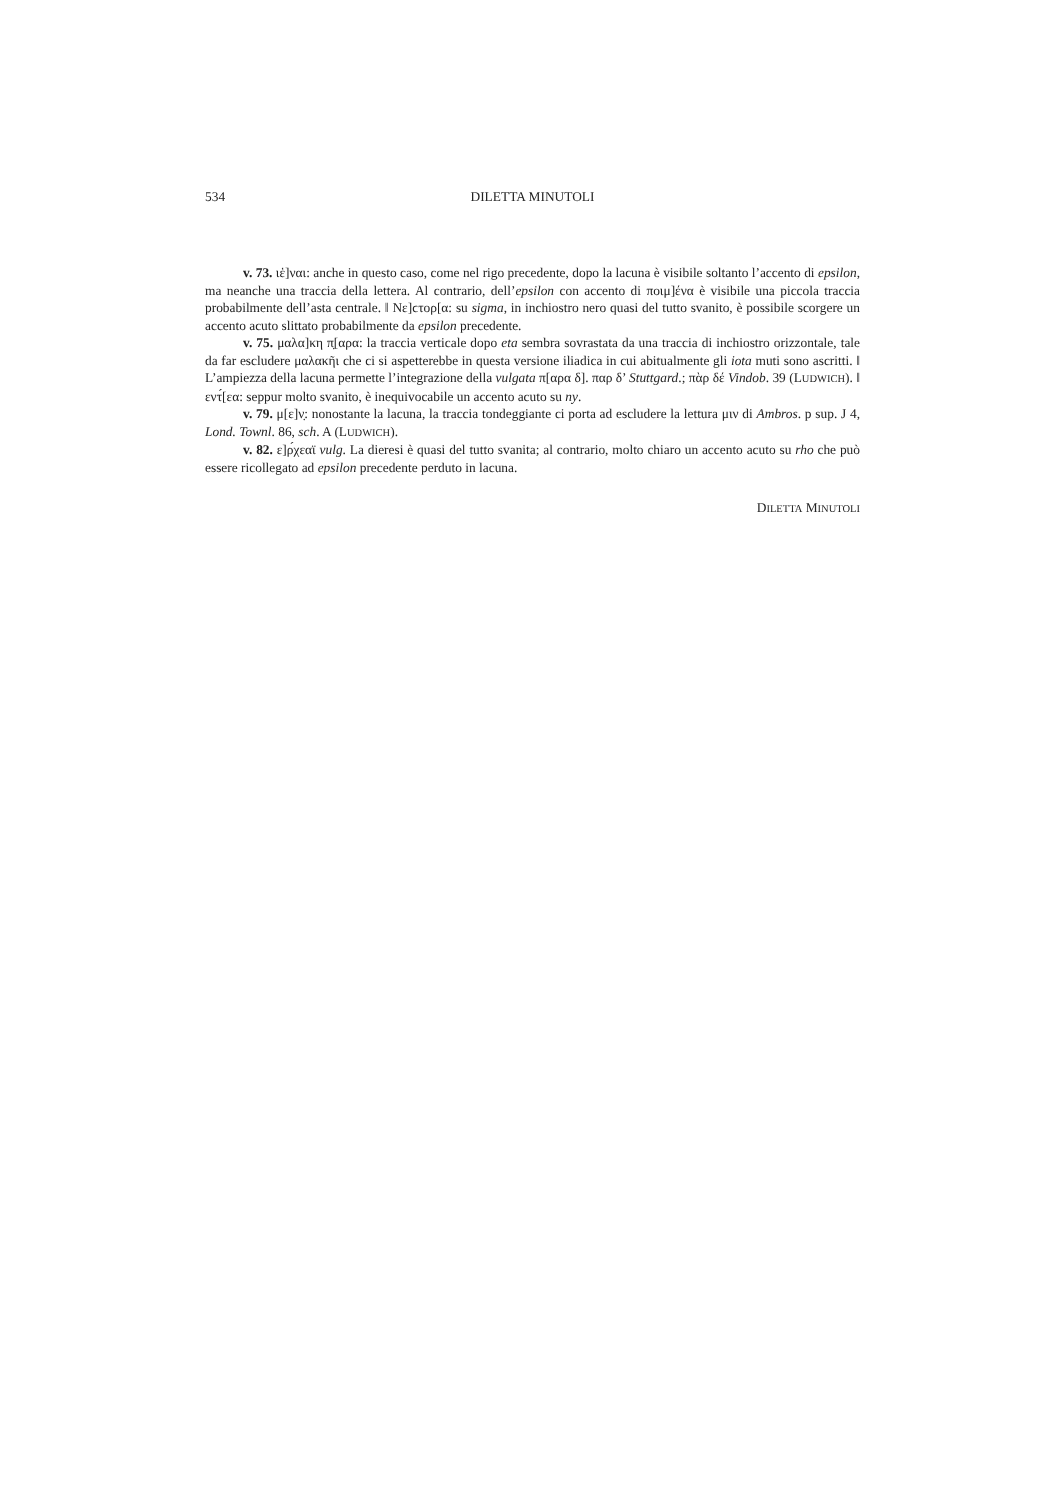534 DILETTA MINUTOLI
v. 73. ιἑ]ναι: anche in questo caso, come nel rigo precedente, dopo la lacuna è visibile soltanto l’accento di epsilon, ma neanche una traccia della lettera. Al contrario, dell’epsilon con accento di ποιμ]ένα è visibile una piccola traccia probabilmente dell’asta centrale. ‖ Νε]ϲτορ[α: su sigma, in inchiostro nero quasi del tutto svanito, è possibile scorgere un accento acuto slittato probabilmente da epsilon precedente.
v. 75. μαλα]κη π̣[αρα: la traccia verticale dopo eta sembra sovrastata da una traccia di inchiostro orizzontale, tale da far escludere μαλακῆι che ci si aspetterebbe in questa versione iliadica in cui abitualmente gli iota muti sono ascritti. ‖ L’ampiezza della lacuna permette l’integrazione della vulgata π[αρα δ]. παρ δ’ Stuttgard.; πὰρ δέ Vindob. 39 (LUDWICH). ‖ εντ́[εα: seppur molto svanito, è inequivocabile un accento acuto su ny.
v. 79. μ[ε]ν̣: nonostante la lacuna, la traccia tondeggiante ci porta ad escludere la lettura μιν di Ambros. p sup. J 4, Lond. Townl. 86, sch. A (LUDWICH).
v. 82. ε]ρ́χεαϊ vulg. La dieresi è quasi del tutto svanita; al contrario, molto chiaro un accento acuto su rho che può essere ricollegato ad epsilon precedente perduto in lacuna.
DILETTA MINUTOLI